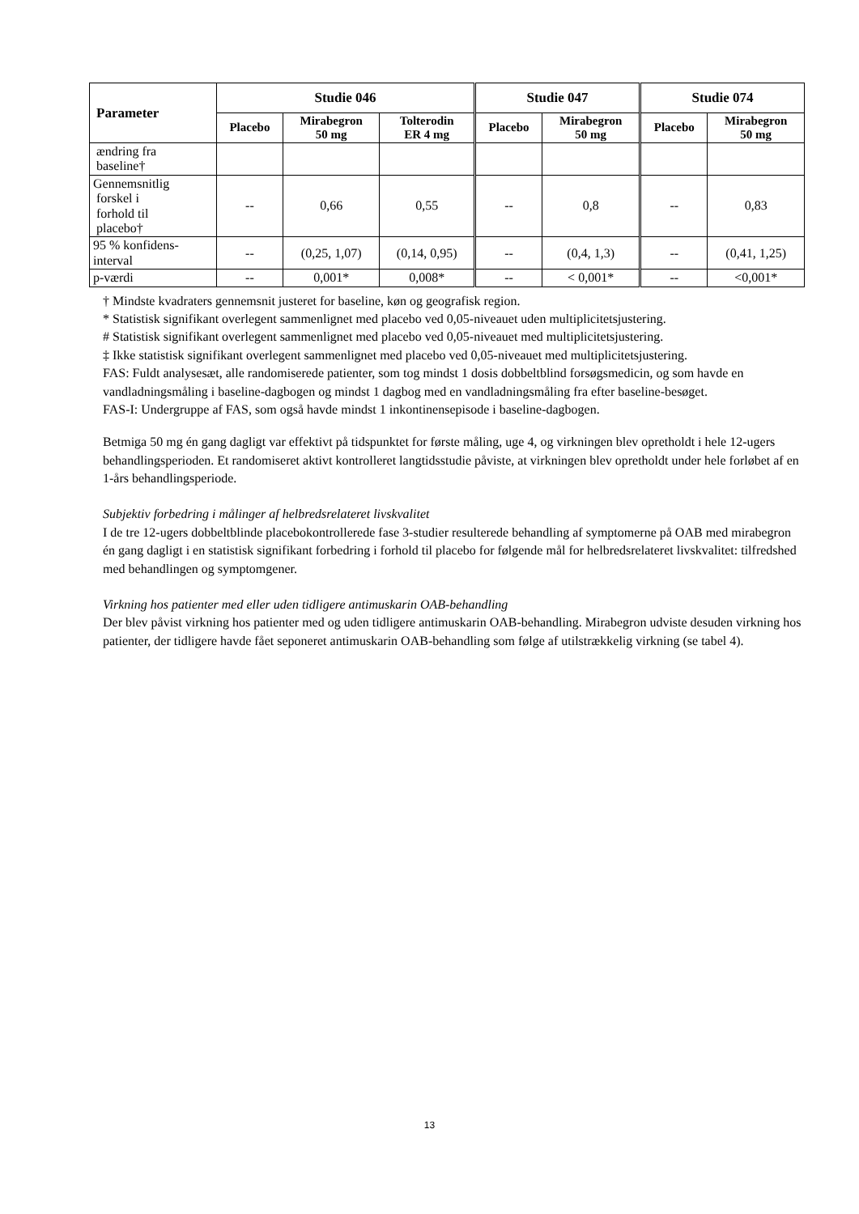| Parameter | Studie 046 | | | Studie 047 | | Studie 074 | |
| --- | --- | --- | --- | --- | --- | --- | --- |
| | Placebo | Mirabegron 50 mg | Tolterodin ER 4 mg | Placebo | Mirabegron 50 mg | Placebo | Mirabegron 50 mg |
| ændring fra baseline† | | | | | | | |
| Gennemsnitlig forskel i forhold til placebo† | -- | 0,66 | 0,55 | -- | 0,8 | -- | 0,83 |
| 95 % konfidens- interval | -- | (0,25, 1,07) | (0,14, 0,95) | -- | (0,4, 1,3) | -- | (0,41, 1,25) |
| p-værdi | -- | 0,001* | 0,008* | -- | < 0,001* | -- | <0,001* |
† Mindste kvadraters gennemsnit justeret for baseline, køn og geografisk region.
* Statistisk signifikant overlegent sammenlignet med placebo ved 0,05-niveauet uden multiplicitetsjustering.
# Statistisk signifikant overlegent sammenlignet med placebo ved 0,05-niveauet med multiplicitetsjustering.
‡ Ikke statistisk signifikant overlegent sammenlignet med placebo ved 0,05-niveauet med multiplicitetsjustering.
FAS: Fuldt analysesæt, alle randomiserede patienter, som tog mindst 1 dosis dobbeltblind forsøgsmedicin, og som havde en vandladningsmåling i baseline-dagbogen og mindst 1 dagbog med en vandladningsmåling fra efter baseline-besøget.
FAS-I: Undergruppe af FAS, som også havde mindst 1 inkontinensepisode i baseline-dagbogen.
Betmiga 50 mg én gang dagligt var effektivt på tidspunktet for første måling, uge 4, og virkningen blev opretholdt i hele 12-ugers behandlingsperioden. Et randomiseret aktivt kontrolleret langtidsstudie påviste, at virkningen blev opretholdt under hele forløbet af en 1-års behandlingsperiode.
Subjektiv forbedring i målinger af helbredsrelateret livskvalitet
I de tre 12-ugers dobbeltblinde placebokontrollerede fase 3-studier resulterede behandling af symptomerne på OAB med mirabegron én gang dagligt i en statistisk signifikant forbedring i forhold til placebo for følgende mål for helbredsrelateret livskvalitet: tilfredshed med behandlingen og symptomgener.
Virkning hos patienter med eller uden tidligere antimuskarin OAB-behandling
Der blev påvist virkning hos patienter med og uden tidligere antimuskarin OAB-behandling. Mirabegron udviste desuden virkning hos patienter, der tidligere havde fået seponeret antimuskarin OAB-behandling som følge af utilstrækkelig virkning (se tabel 4).
13